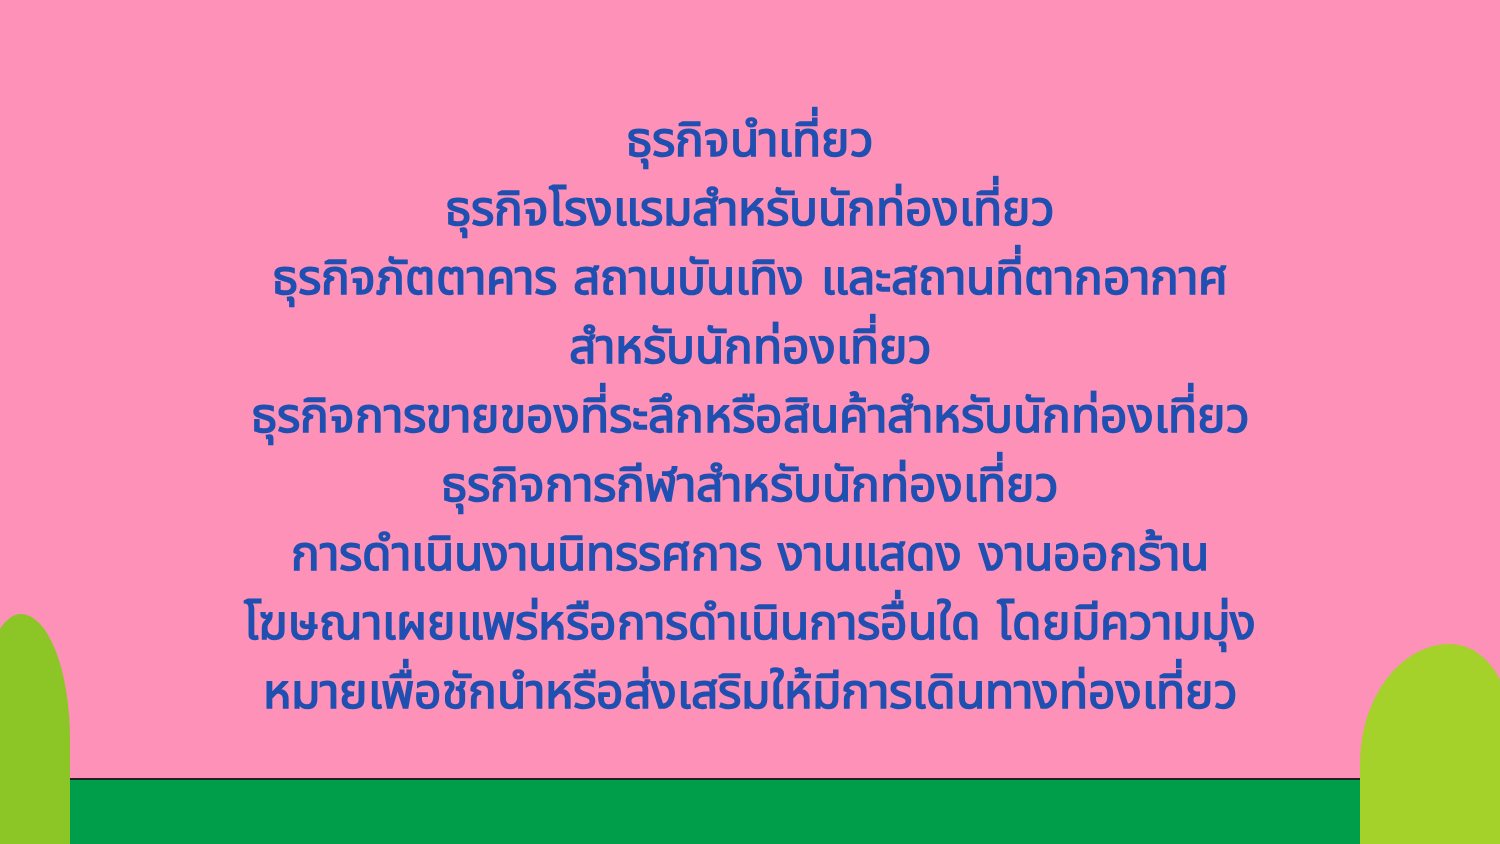ธุรกิจนำเที่ยว
ธุรกิจโรงแรมสำหรับนักท่องเที่ยว
ธุรกิจภัตตาคาร สถานบันเทิง และสถานที่ตากอากาศ
สำหรับนักท่องเที่ยว
ธุรกิจการขายของที่ระลึกหรือสินค้าสำหรับนักท่องเที่ยว
ธุรกิจการกีฬาสำหรับนักท่องเที่ยว
การดำเนินงานนิทรรศการ งานแสดง งานออกร้าน
โฆษณาเผยแพร่หรือการดำเนินการอื่นใด โดยมีความมุ่ง
หมายเพื่อชักนำหรือส่งเสริมให้มีการเดินทางท่องเที่ยว